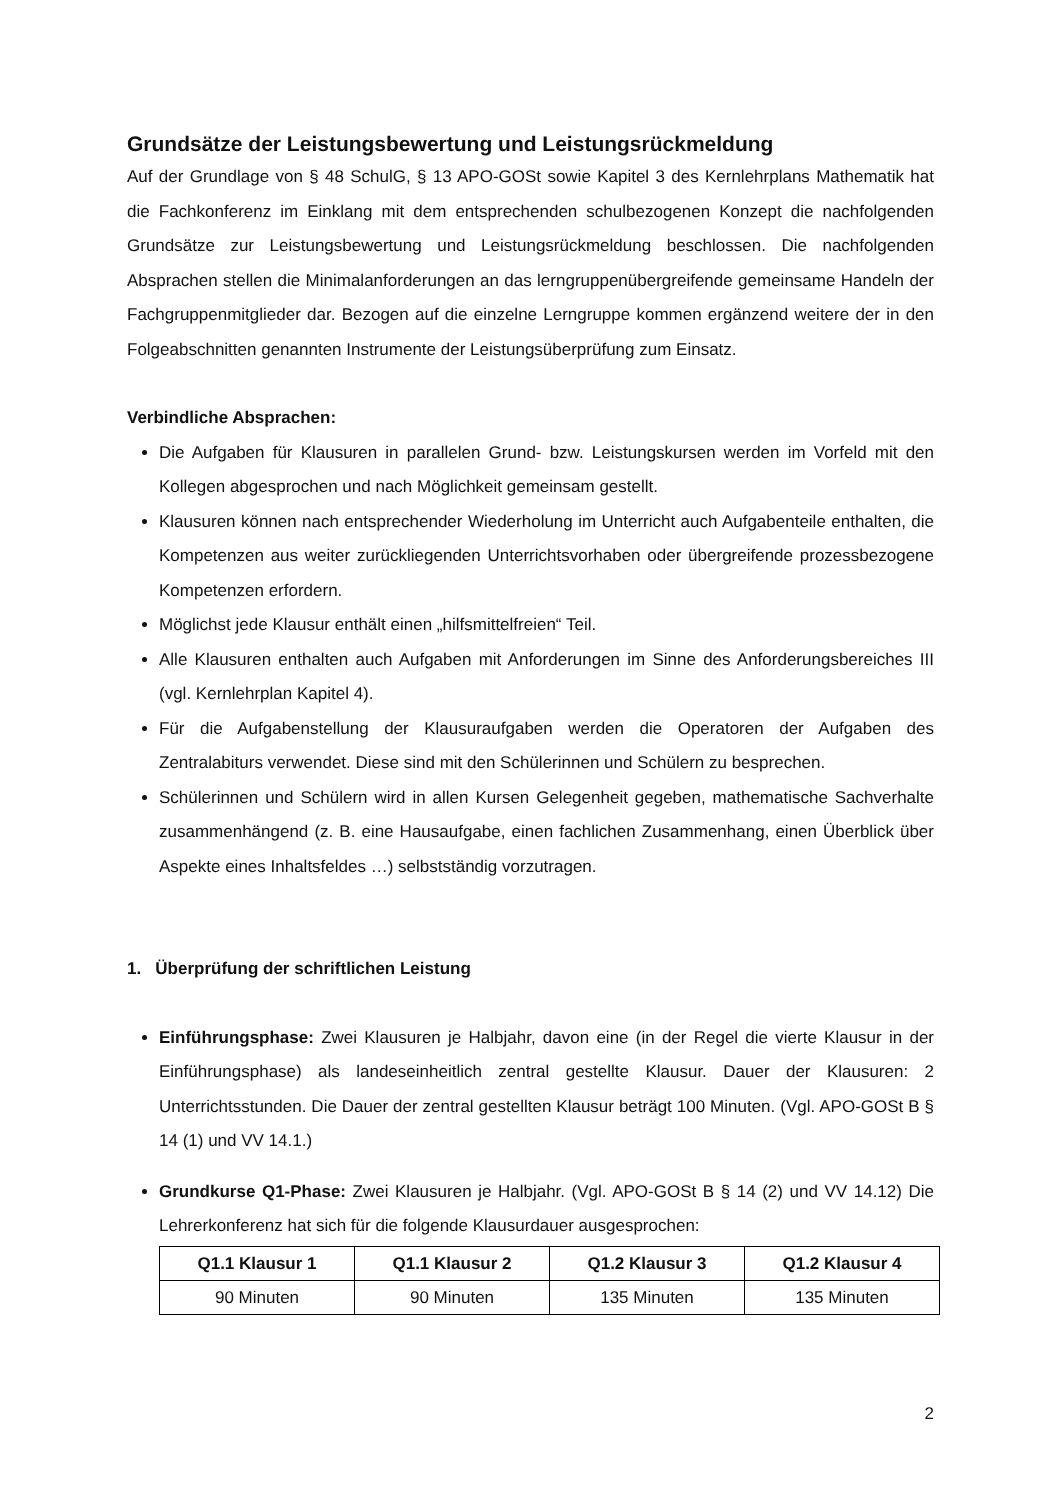Grundsätze der Leistungsbewertung und Leistungsrückmeldung
Auf der Grundlage von § 48 SchulG, § 13 APO-GOSt sowie Kapitel 3 des Kernlehrplans Mathematik hat die Fachkonferenz im Einklang mit dem entsprechenden schulbezogenen Konzept die nachfolgenden Grundsätze zur Leistungsbewertung und Leistungsrückmeldung beschlossen. Die nachfolgenden Absprachen stellen die Minimalanforderungen an das lerngruppenübergreifende gemeinsame Handeln der Fachgruppenmitglieder dar. Bezogen auf die einzelne Lerngruppe kommen ergänzend weitere der in den Folgeabschnitten genannten Instrumente der Leistungsüberprüfung zum Einsatz.
Verbindliche Absprachen:
Die Aufgaben für Klausuren in parallelen Grund- bzw. Leistungskursen werden im Vorfeld mit den Kollegen abgesprochen und nach Möglichkeit gemeinsam gestellt.
Klausuren können nach entsprechender Wiederholung im Unterricht auch Aufgabenteile enthalten, die Kompetenzen aus weiter zurückliegenden Unterrichtsvorhaben oder übergreifende prozessbezogene Kompetenzen erfordern.
Möglichst jede Klausur enthält einen „hilfsmittelfreien“ Teil.
Alle Klausuren enthalten auch Aufgaben mit Anforderungen im Sinne des Anforderungsbereiches III (vgl. Kernlehrplan Kapitel 4).
Für die Aufgabenstellung der Klausuraufgaben werden die Operatoren der Aufgaben des Zentralabiturs verwendet. Diese sind mit den Schülerinnen und Schülern zu besprechen.
Schülerinnen und Schülern wird in allen Kursen Gelegenheit gegeben, mathematische Sachverhalte zusammenhängend (z. B. eine Hausaufgabe, einen fachlichen Zusammenhang, einen Überblick über Aspekte eines Inhaltsfeldes …) selbstständig vorzutragen.
1. Überprüfung der schriftlichen Leistung
Einführungsphase: Zwei Klausuren je Halbjahr, davon eine (in der Regel die vierte Klausur in der Einführungsphase) als landeseinheitlich zentral gestellte Klausur. Dauer der Klausuren: 2 Unterrichtsstunden. Die Dauer der zentral gestellten Klausur beträgt 100 Minuten. (Vgl. APO-GOSt B § 14 (1) und VV 14.1.)
Grundkurse Q1-Phase: Zwei Klausuren je Halbjahr. (Vgl. APO-GOSt B § 14 (2) und VV 14.12) Die Lehrerkonferenz hat sich für die folgende Klausurdauer ausgesprochen:
| Q1.1 Klausur 1 | Q1.1 Klausur 2 | Q1.2 Klausur 3 | Q1.2 Klausur 4 |
| --- | --- | --- | --- |
| 90 Minuten | 90 Minuten | 135 Minuten | 135 Minuten |
2